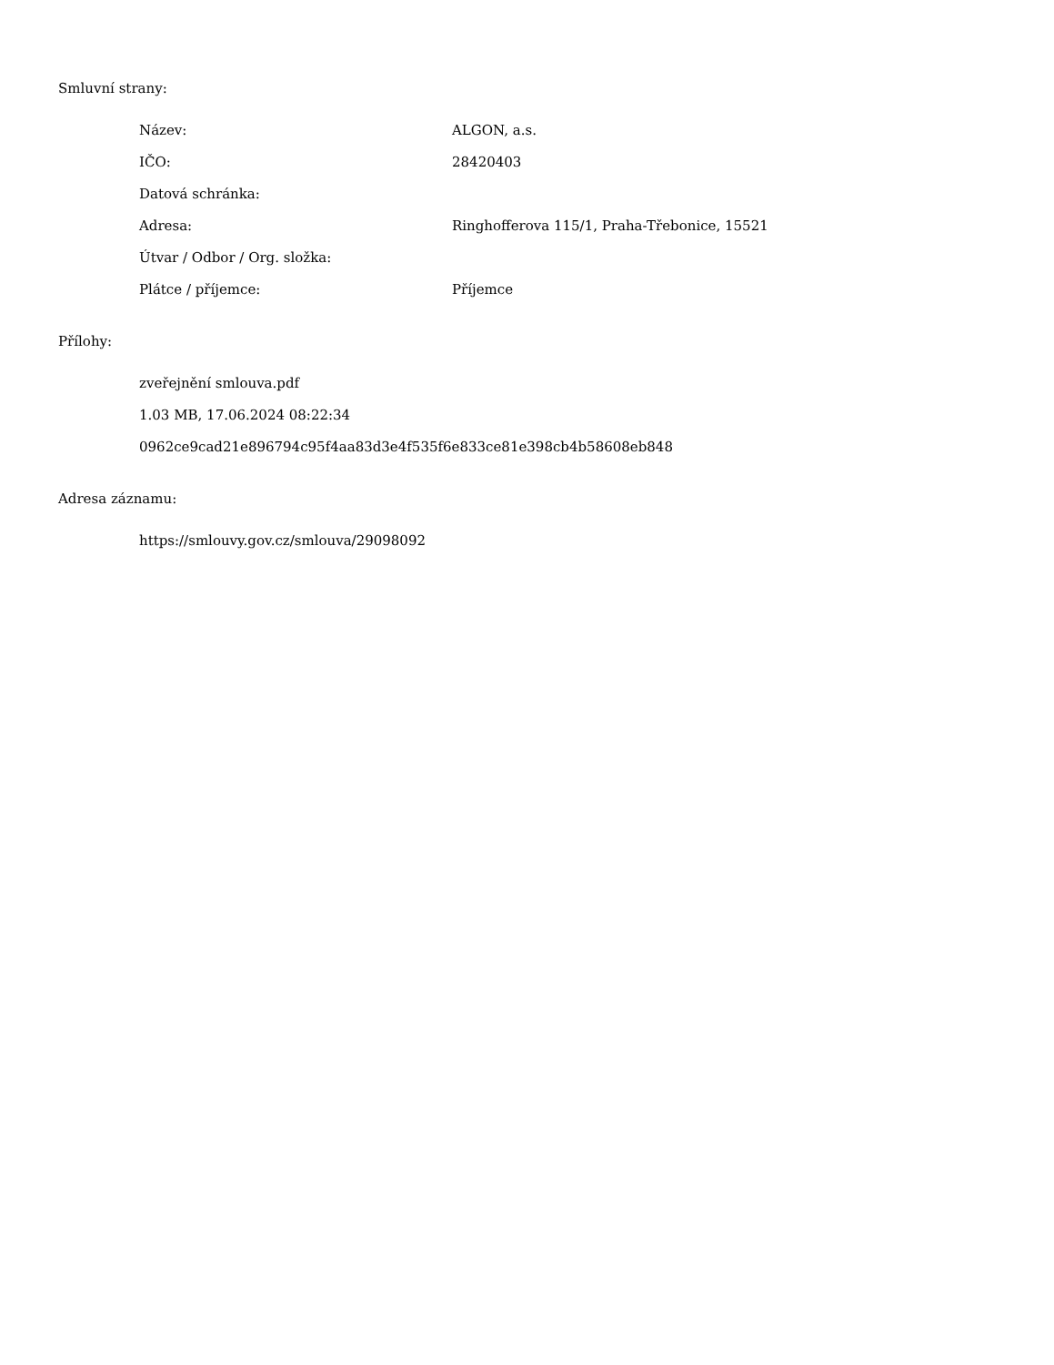Smluvní strany:
| Název: | ALGON, a.s. |
| IČO: | 28420403 |
| Datová schránka: | |
| Adresa: | Ringhofferova 115/1, Praha-Třebonice, 15521 |
| Útvar / Odbor / Org. složka: | |
| Plátce / příjemce: | Příjemce |
Přílohy:
zveřejnění smlouva.pdf
1.03 MB, 17.06.2024 08:22:34
0962ce9cad21e896794c95f4aa83d3e4f535f6e833ce81e398cb4b58608eb848
Adresa záznamu:
https://smlouvy.gov.cz/smlouva/29098092